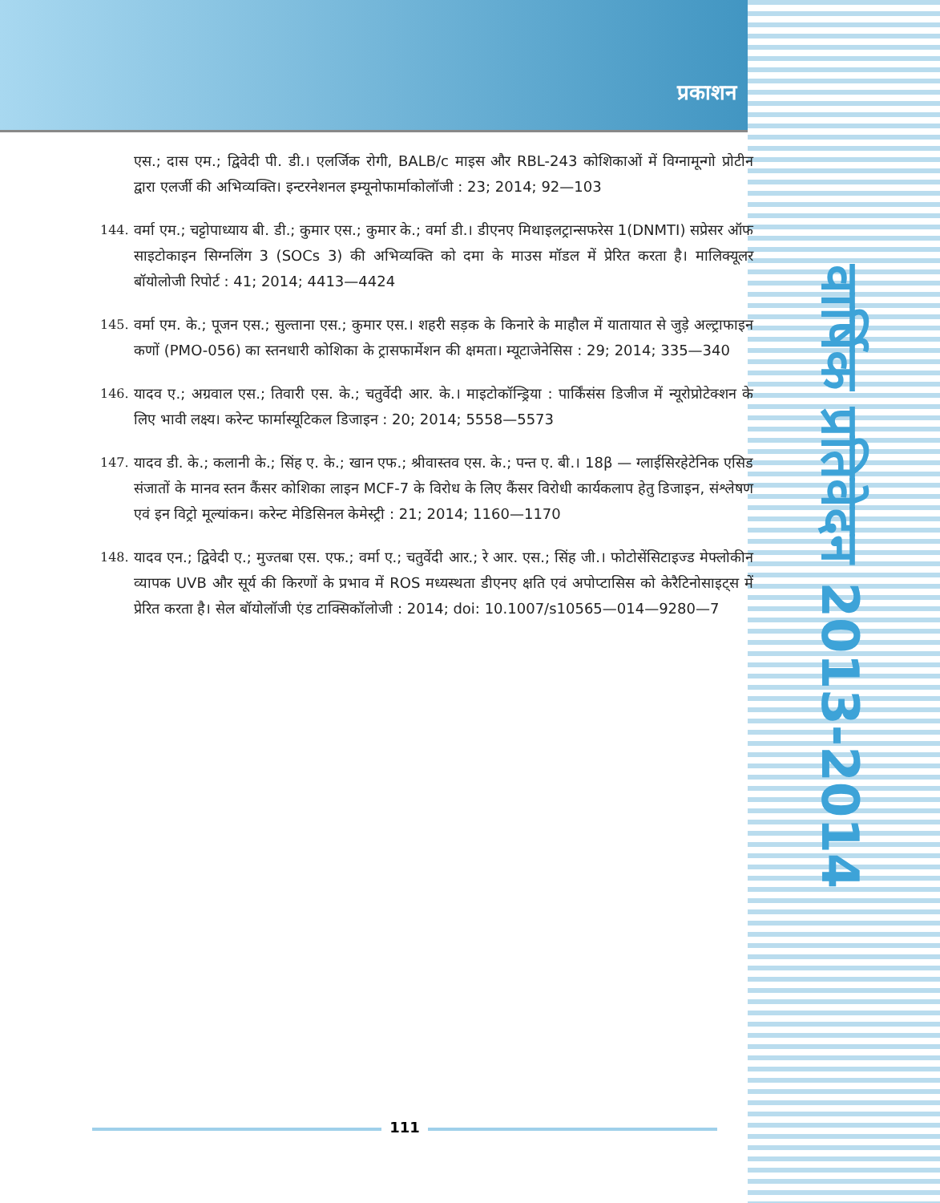प्रकाशन
वार्षिक प्रतिवेदन 2013-2014
एस.; दास एम.; द्विवेदी पी. डी.। एलर्जिक रोगी, BALB/c माइस और RBL-243 कोशिकाओं में विग्नामून्गो प्रोटीन द्वारा एलर्जी की अभिव्यक्ति। इन्टरनेशनल इम्यूनोफार्माकोलॉजी : 23; 2014; 92—103
144. वर्मा एम.; चट्टोपाध्याय बी. डी.; कुमार एस.; कुमार के.; वर्मा डी.। डीएनए मिथाइलट्रान्सफरेस 1(DNMTI) सप्रेसर ऑफ साइटोकाइन सिग्नलिंग 3 (SOCs 3) की अभिव्यक्ति को दमा के माउस मॉडल में प्रेरित करता है। मालिक्यूलर बॉयोलोजी रिपोर्ट : 41; 2014; 4413—4424
145. वर्मा एम. के.; पूजन एस.; सुल्ताना एस.; कुमार एस.। शहरी सड़क के किनारे के माहौल में यातायात से जुड़े अल्ट्राफाइन कणों (PMO-056) का स्तनधारी कोशिका के ट्रासफार्मेशन की क्षमता। म्यूटाजेनेसिस : 29; 2014; 335—340
146. यादव ए.; अग्रवाल एस.; तिवारी एस. के.; चतुर्वेदी आर. के.। माइटोकॉन्ड्रिया : पार्किंसंस डिजीज में न्यूरोप्रोटेक्शन के लिए भावी लक्ष्य। करेन्ट फार्मास्यूटिकल डिजाइन : 20; 2014; 5558—5573
147. यादव डी. के.; कलानी के.; सिंह ए. के.; खान एफ.; श्रीवास्तव एस. के.; पन्त ए. बी.। 18β — ग्लाईसिरहेटेनिक एसिड संजातों के मानव स्तन कैंसर कोशिका लाइन MCF-7 के विरोध के लिए कैंसर विरोधी कार्यकलाप हेतु डिजाइन, संश्लेषण एवं इन विट्रो मूल्यांकन। करेन्ट मेडिसिनल केमेस्ट्री : 21; 2014; 1160—1170
148. यादव एन.; द्विवेदी ए.; मुज्तबा एस. एफ.; वर्मा ए.; चतुर्वेदी आर.; रे आर. एस.; सिंह जी.। फोटोसेंसिटाइज्ड मेफ्लोकीन व्यापक UVB और सूर्य की किरणों के प्रभाव में ROS मध्यस्थता डीएनए क्षति एवं अपोप्टासिस को केरैटिनोसाइट्स में प्रेरित करता है। सेल बॉयोलॉजी एंड टाक्सिकॉलोजी : 2014; doi: 10.1007/s10565—014—9280—7
111